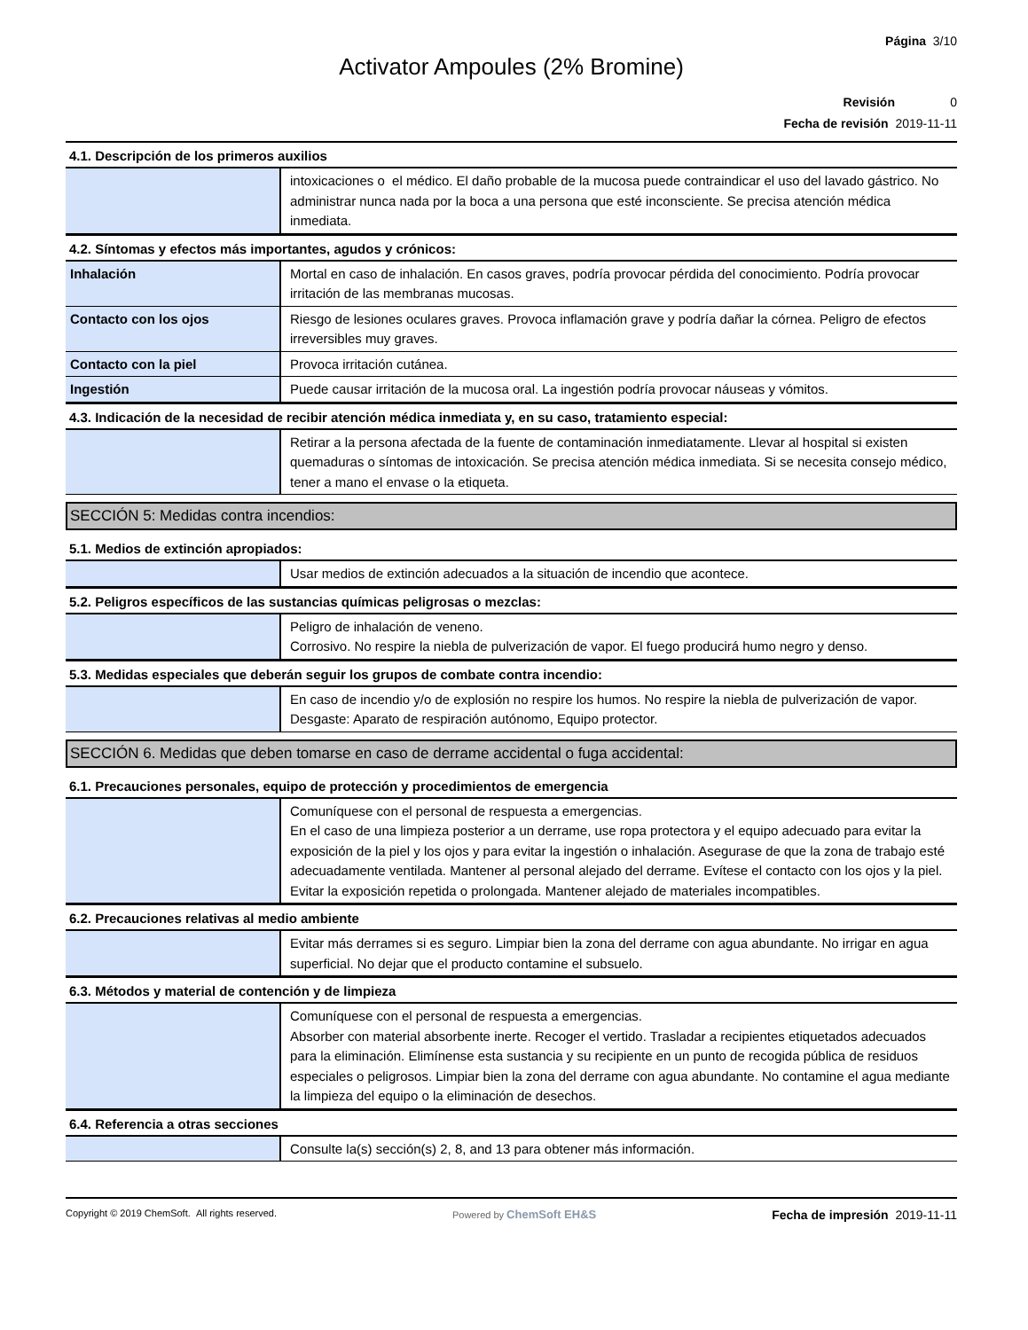Página 3/10
Activator Ampoules (2% Bromine)
Revisión 0
Fecha de revisión 2019-11-11
4.1. Descripción de los primeros auxilios
| | intoxicaciones o el médico. El daño probable de la mucosa puede contraindicar el uso del lavado gástrico. No administrar nunca nada por la boca a una persona que esté inconsciente. Se precisa atención médica inmediata. |
4.2. Síntomas y efectos más importantes, agudos y crónicos:
| Inhalación | Mortal en caso de inhalación. En casos graves, podría provocar pérdida del conocimiento. Podría provocar irritación de las membranas mucosas. |
| Contacto con los ojos | Riesgo de lesiones oculares graves. Provoca inflamación grave y podría dañar la córnea. Peligro de efectos irreversibles muy graves. |
| Contacto con la piel | Provoca irritación cutánea. |
| Ingestión | Puede causar irritación de la mucosa oral. La ingestión podría provocar náuseas y vómitos. |
4.3. Indicación de la necesidad de recibir atención médica inmediata y, en su caso, tratamiento especial:
| | Retirar a la persona afectada de la fuente de contaminación inmediatamente. Llevar al hospital si existen quemaduras o síntomas de intoxicación. Se precisa atención médica inmediata. Si se necesita consejo médico, tener a mano el envase o la etiqueta. |
SECCIÓN 5: Medidas contra incendios:
5.1. Medios de extinción apropiados:
| | Usar medios de extinción adecuados a la situación de incendio que acontece. |
5.2. Peligros específicos de las sustancias químicas peligrosas o mezclas:
| | Peligro de inhalación de veneno. Corrosivo. No respire la niebla de pulverización de vapor. El fuego producirá humo negro y denso. |
5.3. Medidas especiales que deberán seguir los grupos de combate contra incendio:
| | En caso de incendio y/o de explosión no respire los humos. No respire la niebla de pulverización de vapor. Desgaste: Aparato de respiración autónomo, Equipo protector. |
SECCIÓN 6. Medidas que deben tomarse en caso de derrame accidental o fuga accidental:
6.1. Precauciones personales, equipo de protección y procedimientos de emergencia
| | Comuníquese con el personal de respuesta a emergencias. En el caso de una limpieza posterior a un derrame, use ropa protectora y el equipo adecuado para evitar la exposición de la piel y los ojos y para evitar la ingestión o inhalación. Asegurase de que la zona de trabajo esté adecuadamente ventilada. Mantener al personal alejado del derrame. Evítese el contacto con los ojos y la piel. Evitar la exposición repetida o prolongada. Mantener alejado de materiales incompatibles. |
6.2. Precauciones relativas al medio ambiente
| | Evitar más derrames si es seguro. Limpiar bien la zona del derrame con agua abundante. No irrigar en agua superficial. No dejar que el producto contamine el subsuelo. |
6.3. Métodos y material de contención y de limpieza
| | Comuníquese con el personal de respuesta a emergencias. Absorber con material absorbente inerte. Recoger el vertido. Trasladar a recipientes etiquetados adecuados para la eliminación. Elimínense esta sustancia y su recipiente en un punto de recogida pública de residuos especiales o peligrosos. Limpiar bien la zona del derrame con agua abundante. No contamine el agua mediante la limpieza del equipo o la eliminación de desechos. |
6.4. Referencia a otras secciones
| | Consulte la(s) sección(s) 2, 8, and 13 para obtener más información. |
Copyright © 2019 ChemSoft. All rights reserved. Powered by ChemSoft EH&S Fecha de impresión 2019-11-11